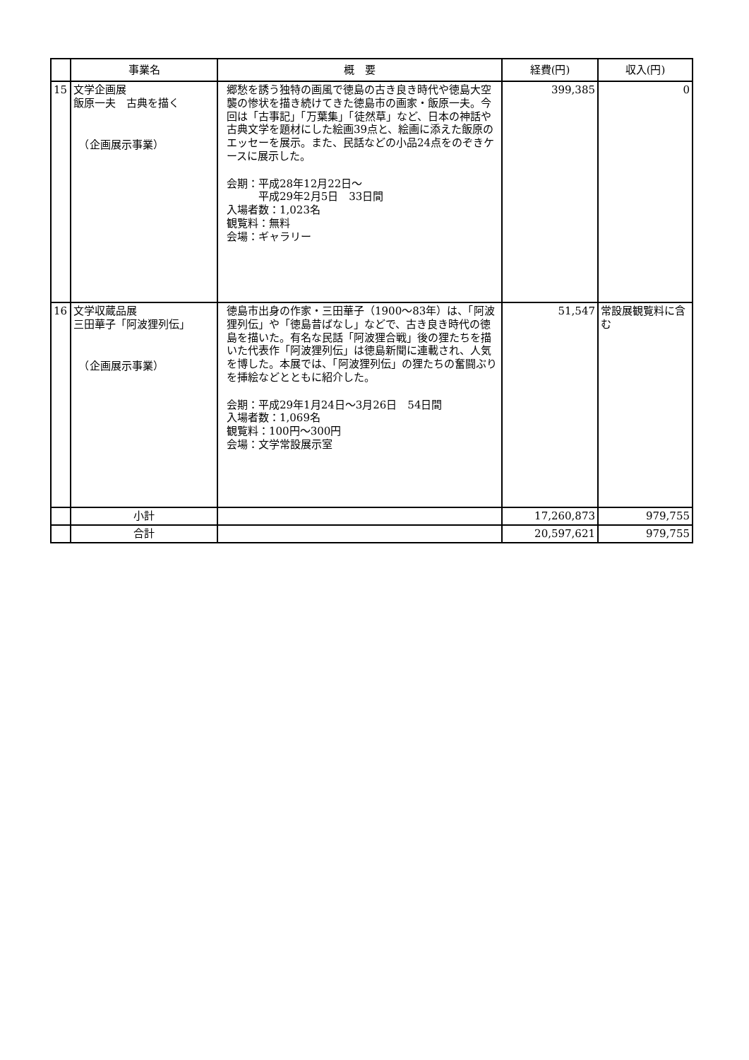| | 事業名 | 概 要 | 経費(円) | 収入(円) |
| --- | --- | --- | --- | --- |
| 15 | 文学企画展 飯原一夫 古典を描く （企画展示事業） | 郷愁を誘う独特の画風で徳島の古き良き時代や徳島大空襲の惨状を描き続けてきた徳島市の画家・飯原一夫。今回は「古事記」「万葉集」「徒然草」など、日本の神話や古典文学を題材にした絵画39点と、絵画に添えた飯原のエッセーを展示。また、民話などの小品24点をのぞきケースに展示した。 会期：平成28年12月22日～ 平成29年2月5日 33日間 入場者数：1,023名 観覧料：無料 会場：ギャラリー | 399,385 | 0 |
| 16 | 文学収蔵品展 三田華子「阿波狸列伝」 （企画展示事業） | 徳島市出身の作家・三田華子（1900～83年）は、「阿波狸列伝」や「徳島昔ばなし」などで、古き良き時代の徳島を描いた。有名な民話「阿波狸合戦」後の狸たちを描いた代表作「阿波狸列伝」は徳島新聞に連載され、人気を博した。本展では、「阿波狸列伝」の狸たちの奮闘ぶりを挿絵などとともに紹介した。 会期：平成29年1月24日～3月26日 54日間 入場者数：1,069名 観覧料：100円～300円 会場：文学常設展示室 | 51,547 | 常設展観覧料に含む |
| | 小計 | | 17,260,873 | 979,755 |
| | 合計 | | 20,597,621 | 979,755 |